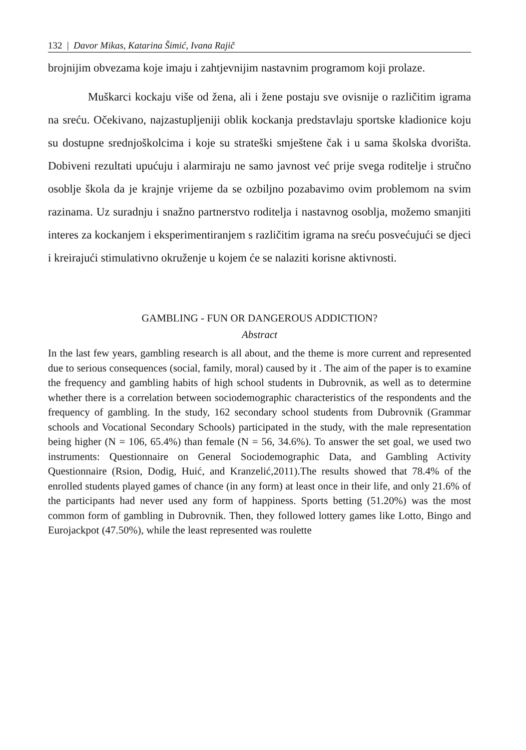132 | Davor Mikas, Katarina Šimić, Ivana Rajič
brojnijim obvezama koje imaju i zahtjevnijim nastavnim programom koji prolaze.
Muškarci kockaju više od žena, ali i žene postaju sve ovisnije o različitim igrama na sreću. Očekivano, najzastupljeniji oblik kockanja predstavlaju sportske kladionice koju su dostupne srednjoškolcima i koje su strateški smještene čak i u sama školska dvorišta. Dobiveni rezultati upućuju i alarmiraju ne samo javnost već prije svega roditelje i stručno osoblje škola da je krajnje vrijeme da se ozbiljno pozabavimo ovim problemom na svim razinama. Uz suradnju i snažno partnerstvo roditelja i nastavnog osoblja, možemo smanjiti interes za kockanjem i eksperimentiranjem s različitim igrama na sreću posvećujući se djeci i kreirajući stimulativno okruženje u kojem će se nalaziti korisne aktivnosti.
GAMBLING - FUN OR DANGEROUS ADDICTION?
Abstract
In the last few years, gambling research is all about, and the theme is more current and represented due to serious consequences (social, family, moral) caused by it . The aim of the paper is to examine the frequency and gambling habits of high school students in Dubrovnik, as well as to determine whether there is a correlation between sociodemographic characteristics of the respondents and the frequency of gambling. In the study, 162 secondary school students from Dubrovnik (Grammar schools and Vocational Secondary Schools) participated in the study, with the male representation being higher (N = 106, 65.4%) than female (N = 56, 34.6%). To answer the set goal, we used two instruments: Questionnaire on General Sociodemographic Data, and Gambling Activity Questionnaire (Rsion, Dodig, Huić, and Kranzelić,2011).The results showed that 78.4% of the enrolled students played games of chance (in any form) at least once in their life, and only 21.6% of the participants had never used any form of happiness. Sports betting (51.20%) was the most common form of gambling in Dubrovnik. Then, they followed lottery games like Lotto, Bingo and Eurojackpot (47.50%), while the least represented was roulette